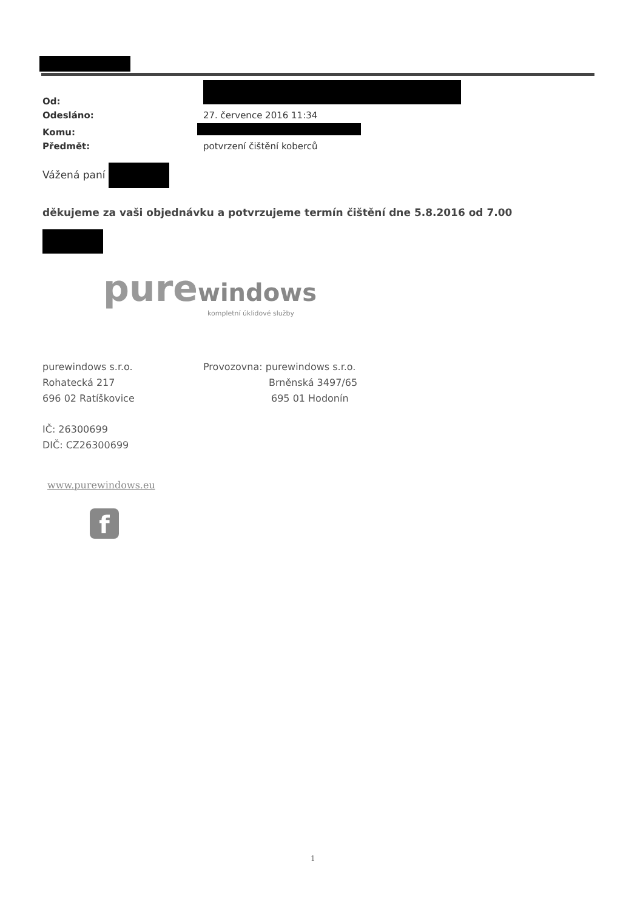| Od: | |
| Odesláno: | 27. července 2016 11:34 |
| Komu: | |
| Předmět: | potvrzení čištění koberců |
Vážená paní
děkujeme za vaši objednávku a potvrzujeme termín čištění dne 5.8.2016 od 7.00
pure windows
kompletní úklidové služby
purewindows s.r.o.
Rohatecká 217
696 02 Ratíškovice
Provozovna: purewindows s.r.o.
Brněnská 3497/65
695 01 Hodonín
IČ: 26300699
DIČ: CZ26300699
www.purewindows.eu
f
1